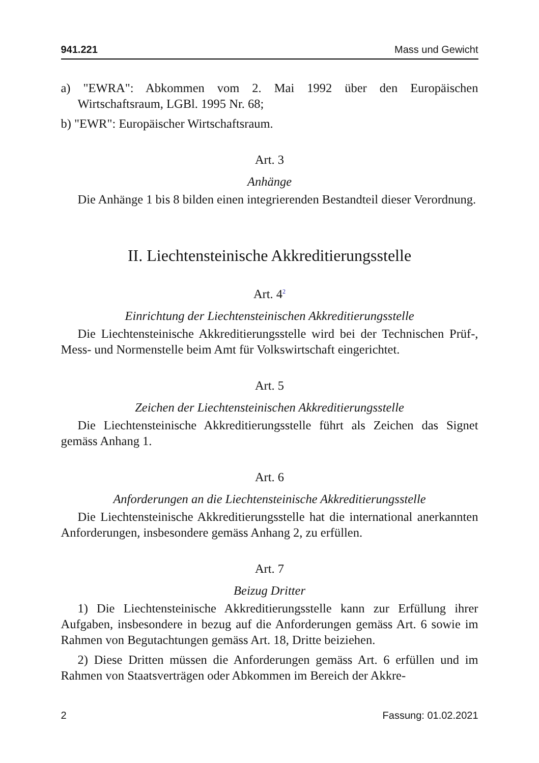941.221 Mass und Gewicht
a) "EWRA": Abkommen vom 2. Mai 1992 über den Europäischen Wirtschaftsraum, LGBl. 1995 Nr. 68;
b) "EWR": Europäischer Wirtschaftsraum.
Art. 3
Anhänge
Die Anhänge 1 bis 8 bilden einen integrierenden Bestandteil dieser Verordnung.
II. Liechtensteinische Akkreditierungsstelle
Art. 4<sup>2</sup>
Einrichtung der Liechtensteinischen Akkreditierungsstelle
Die Liechtensteinische Akkreditierungsstelle wird bei der Technischen Prüf-, Mess- und Normenstelle beim Amt für Volkswirtschaft eingerichtet.
Art. 5
Zeichen der Liechtensteinischen Akkreditierungsstelle
Die Liechtensteinische Akkreditierungsstelle führt als Zeichen das Signet gemäss Anhang 1.
Art. 6
Anforderungen an die Liechtensteinische Akkreditierungsstelle
Die Liechtensteinische Akkreditierungsstelle hat die international anerkannten Anforderungen, insbesondere gemäss Anhang 2, zu erfüllen.
Art. 7
Beizug Dritter
1) Die Liechtensteinische Akkreditierungsstelle kann zur Erfüllung ihrer Aufgaben, insbesondere in bezug auf die Anforderungen gemäss Art. 6 sowie im Rahmen von Begutachtungen gemäss Art. 18, Dritte beiziehen.
2) Diese Dritten müssen die Anforderungen gemäss Art. 6 erfüllen und im Rahmen von Staatsverträgen oder Abkommen im Bereich der Akkre-
2 Fassung: 01.02.2021